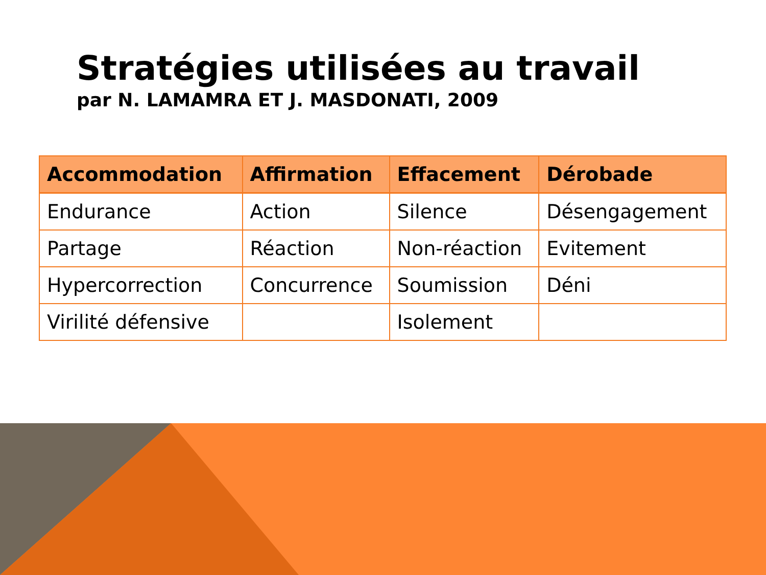Stratégies utilisées au travail
par N. LAMAMRA ET J. MASDONATI, 2009
| Accommodation | Affirmation | Effacement | Dérobade |
| --- | --- | --- | --- |
| Endurance | Action | Silence | Désengagement |
| Partage | Réaction | Non-réaction | Evitement |
| Hypercorrection | Concurrence | Soumission | Déni |
| Virilité défensive | | Isolement | |